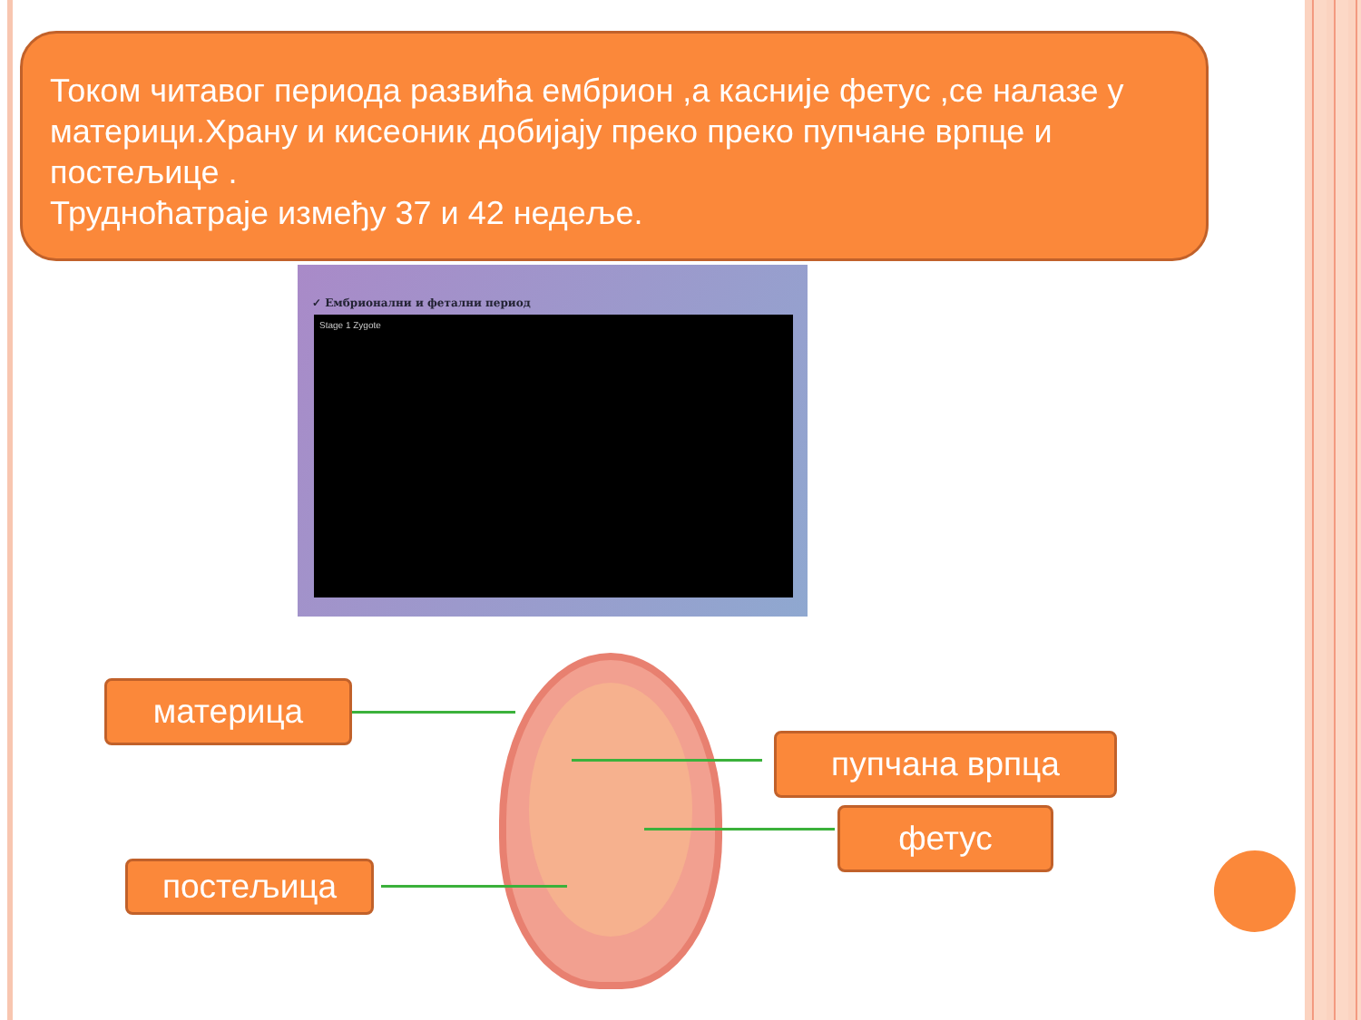Током читавог периода развића ембрион ,а касније фетус ,се налазе у материци.Храну и кисеоник добијају преко преко пупчане врпце и постељице .
Трудноћатраје између 37 и 42 недеље.
✓ Ембрионални и фетални период
Stage 1 Zygote
материца
пупчана врпца
фетус
постељица